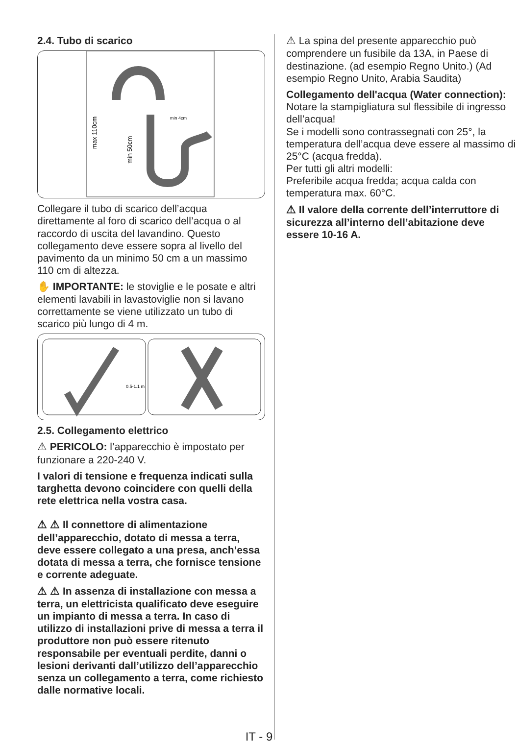2.4. Tubo di scarico
max 110cm
min 50cm
min 4cm
Collegare il tubo di scarico dell’acqua direttamente al foro di scarico dell’acqua o al raccordo di uscita del lavandino. Questo collegamento deve essere sopra al livello del pavimento da un minimo 50 cm a un massimo 110 cm di altezza.
✋ IMPORTANTE: le stoviglie e le posate e altri elementi lavabili in lavastoviglie non si lavano correttamente se viene utilizzato un tubo di scarico più lungo di 4 m.
0.5-1.1 m
2.5. Collegamento elettrico
⚠ PERICOLO: l’apparecchio è impostato per funzionare a 220-240 V.
I valori di tensione e frequenza indicati sulla targhetta devono coincidere con quelli della rete elettrica nella vostra casa.
⚠ ⚠ Il connettore di alimentazione dell’apparecchio, dotato di messa a terra, deve essere collegato a una presa, anch’essa dotata di messa a terra, che fornisce tensione e corrente adeguate.
⚠ ⚠ In assenza di installazione con messa a terra, un elettricista qualificato deve eseguire un impianto di messa a terra. In caso di utilizzo di installazioni prive di messa a terra il produttore non può essere ritenuto responsabile per eventuali perdite, danni o lesioni derivanti dall’utilizzo dell’apparecchio senza un collegamento a terra, come richiesto dalle normative locali.
⚠ La spina del presente apparecchio può comprendere un fusibile da 13A, in Paese di destinazione. (ad esempio Regno Unito.) (Ad esempio Regno Unito, Arabia Saudita)
Collegamento dell'acqua (Water connection):
Notare la stampigliatura sul flessibile di ingresso dell’acqua!
Se i modelli sono contrassegnati con 25°, la temperatura dell’acqua deve essere al massimo di 25°C (acqua fredda).
Per tutti gli altri modelli:
Preferibile acqua fredda; acqua calda con temperatura max. 60°C.
⚠ Il valore della corrente dell’interruttore di sicurezza all’interno dell’abitazione deve essere 10-16 A.
IT - 9